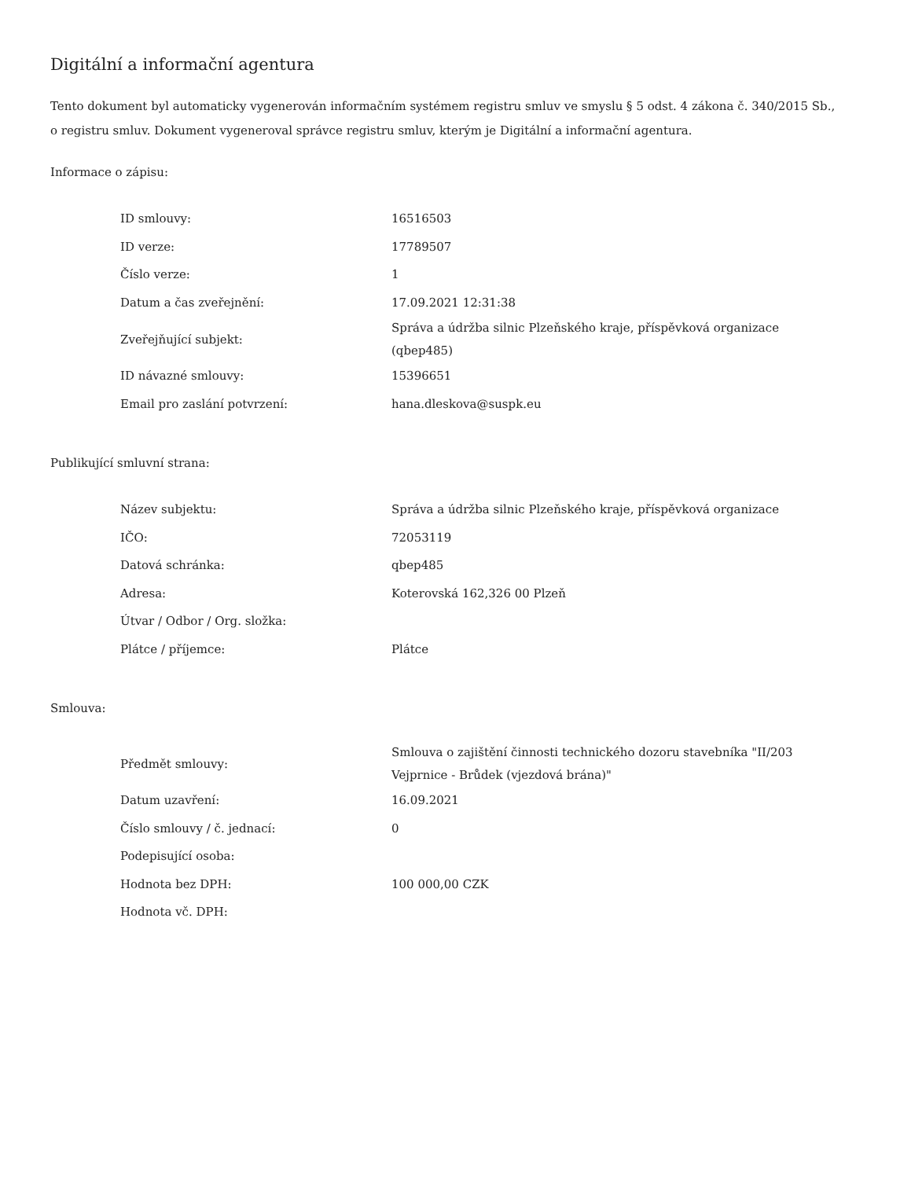Digitální a informační agentura
Tento dokument byl automaticky vygenerován informačním systémem registru smluv ve smyslu § 5 odst. 4 zákona č. 340/2015 Sb., o registru smluv. Dokument vygeneroval správce registru smluv, kterým je Digitální a informační agentura.
Informace o zápisu:
| ID smlouvy: | 16516503 |
| ID verze: | 17789507 |
| Číslo verze: | 1 |
| Datum a čas zveřejnění: | 17.09.2021 12:31:38 |
| Zveřejňující subjekt: | Správa a údržba silnic Plzeňského kraje, příspěvková organizace (qbep485) |
| ID návazné smlouvy: | 15396651 |
| Email pro zaslání potvrzení: | hana.dleskova@suspk.eu |
Publikující smluvní strana:
| Název subjektu: | Správa a údržba silnic Plzeňského kraje, příspěvková organizace |
| IČO: | 72053119 |
| Datová schránka: | qbep485 |
| Adresa: | Koterovská 162,326 00 Plzeň |
| Útvar / Odbor / Org. složka: | |
| Plátce / příjemce: | Plátce |
Smlouva:
| Předmět smlouvy: | Smlouva o zajištění činnosti technického dozoru stavebníka "II/203 Vejprnice - Brůdek (vjezdová brána)" |
| Datum uzavření: | 16.09.2021 |
| Číslo smlouvy / č. jednací: | 0 |
| Podepisující osoba: | |
| Hodnota bez DPH: | 100 000,00 CZK |
| Hodnota vč. DPH: | |